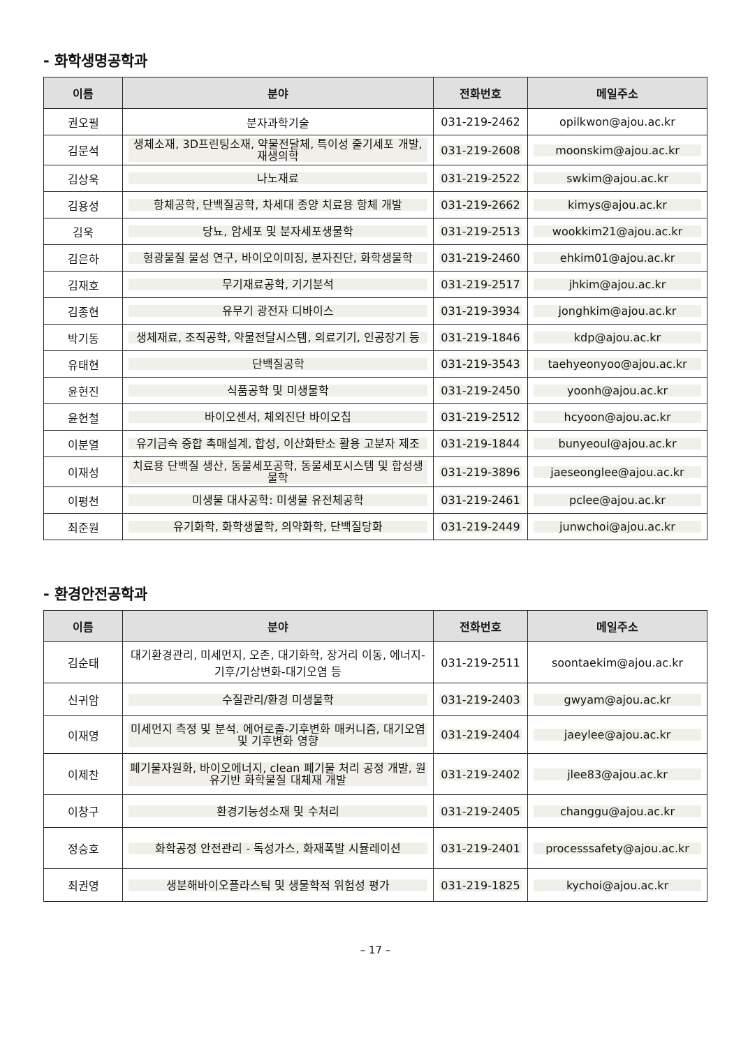- 화학생명공학과
| 이름 | 분야 | 전화번호 | 메일주소 |
| --- | --- | --- | --- |
| 권오필 | 분자과학기술 | 031-219-2462 | opilkwon@ajou.ac.kr |
| 김문석 | 생체소재, 3D프린팅소재, 약물전달체, 특이성 줄기세포 개발, 재생의학 | 031-219-2608 | moonskim@ajou.ac.kr |
| 김상욱 | 나노재료 | 031-219-2522 | swkim@ajou.ac.kr |
| 김용성 | 항체공학, 단백질공학, 차세대 종양 치료용 항체 개발 | 031-219-2662 | kimys@ajou.ac.kr |
| 김욱 | 당뇨, 암세포 및 분자세포생물학 | 031-219-2513 | wookkim21@ajou.ac.kr |
| 김은하 | 형광물질 물성 연구, 바이오이미징, 분자진단, 화학생물학 | 031-219-2460 | ehkim01@ajou.ac.kr |
| 김재호 | 무기재료공학, 기기분석 | 031-219-2517 | jhkim@ajou.ac.kr |
| 김종현 | 유무기 광전자 디바이스 | 031-219-3934 | jonghkim@ajou.ac.kr |
| 박기동 | 생체재료, 조직공학, 약물전달시스템, 의료기기, 인공장기 등 | 031-219-1846 | kdp@ajou.ac.kr |
| 유태현 | 단백질공학 | 031-219-3543 | taehyeonyoo@ajou.ac.kr |
| 윤현진 | 식품공학 및 미생물학 | 031-219-2450 | yoonh@ajou.ac.kr |
| 윤현철 | 바이오센서, 체외진단 바이오칩 | 031-219-2512 | hcyoon@ajou.ac.kr |
| 이분열 | 유기금속 중합 촉매설계, 합성, 이산화탄소 활용 고분자 제조 | 031-219-1844 | bunyeoul@ajou.ac.kr |
| 이재성 | 치료용 단백질 생산, 동물세포공학, 동물세포시스템 및 합성생물학 | 031-219-3896 | jaeseonglee@ajou.ac.kr |
| 이평천 | 미생물 대사공학: 미생물 유전체공학 | 031-219-2461 | pclee@ajou.ac.kr |
| 최준원 | 유기화학, 화학생물학, 의약화학, 단백질당화 | 031-219-2449 | junwchoi@ajou.ac.kr |
- 환경안전공학과
| 이름 | 분야 | 전화번호 | 메일주소 |
| --- | --- | --- | --- |
| 김순태 | 대기환경관리, 미세먼지, 오존, 대기화학, 장거리 이동, 에너지-기후/기상변화-대기오염 등 | 031-219-2511 | soontaekim@ajou.ac.kr |
| 신귀암 | 수질관리/환경 미생물학 | 031-219-2403 | gwyam@ajou.ac.kr |
| 이재영 | 미세먼지 측정 및 분석. 에어로졸-기후변화 매커니즘, 대기오염 및 기후변화 영향 | 031-219-2404 | jaeylee@ajou.ac.kr |
| 이제찬 | 폐기물자원화, 바이오에너지, clean 폐기물 처리 공정 개발, 원유기반 화학물질 대체재 개발 | 031-219-2402 | jlee83@ajou.ac.kr |
| 이창구 | 환경기능성소재 및 수처리 | 031-219-2405 | changgu@ajou.ac.kr |
| 정승호 | 화학공정 안전관리 - 독성가스, 화재폭발 시뮬레이션 | 031-219-2401 | processsafety@ajou.ac.kr |
| 최권영 | 생분해바이오플라스틱 및 생물학적 위험성 평가 | 031-219-1825 | kychoi@ajou.ac.kr |
– 17 –